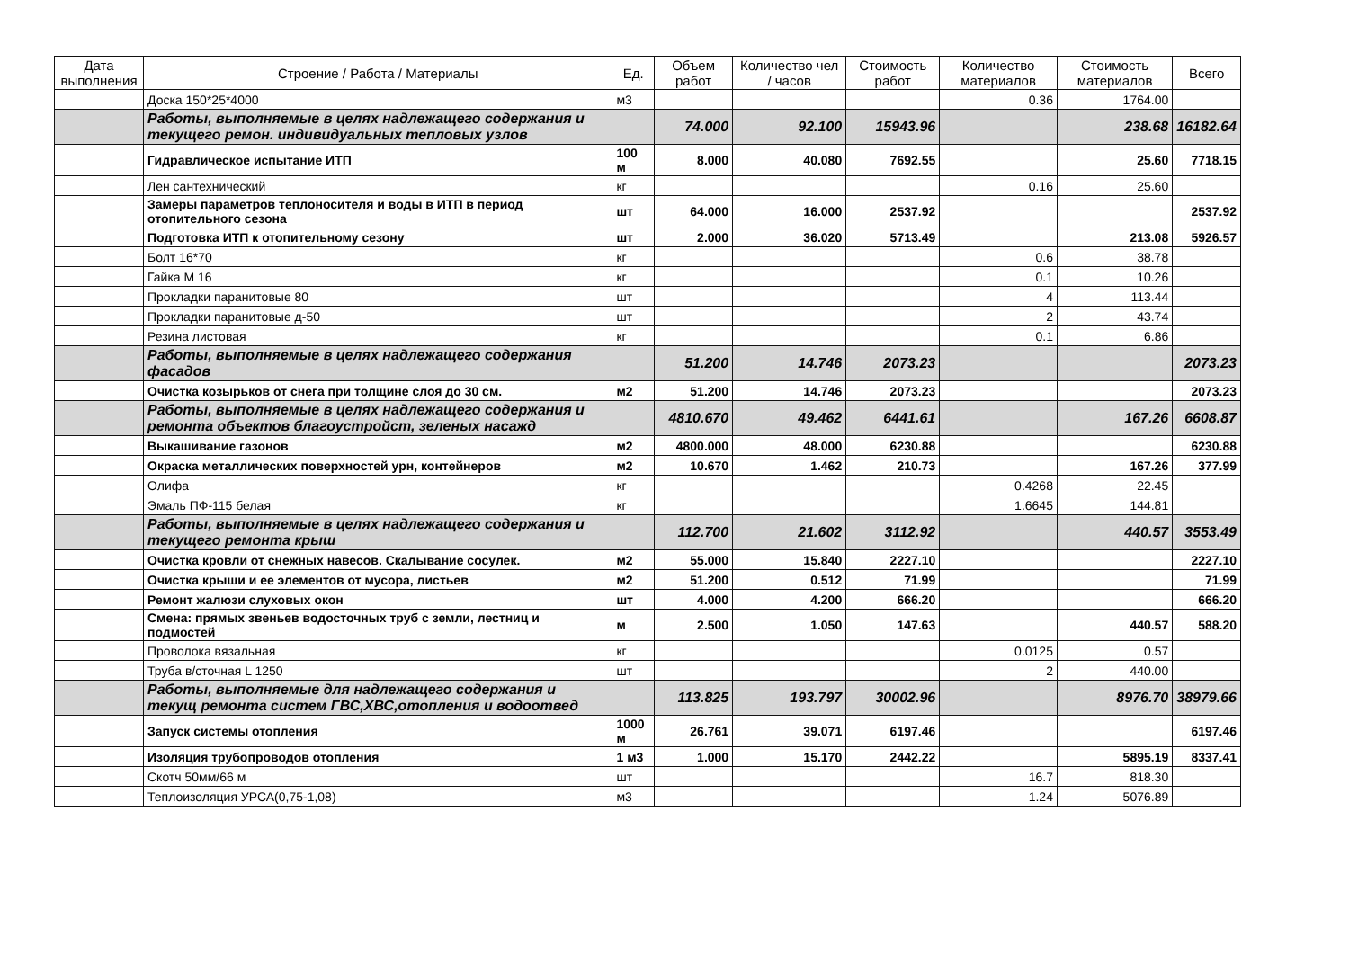| Дата выполнения | Строение / Работа / Материалы | Ед. | Объем работ | Количество чел / часов | Стоимость работ | Количество материалов | Стоимость материалов | Всего |
| --- | --- | --- | --- | --- | --- | --- | --- | --- |
| | Доска 150*25*4000 | м3 | | | | 0.36 | 1764.00 | |
| | Работы, выполняемые в целях надлежащего содержания и текущего ремон. индивидуальных тепловых узлов | | 74.000 | 92.100 | 15943.96 | | 238.68 | 16182.64 |
| | Гидравлическое испытание ИТП | 100 м | 8.000 | 40.080 | 7692.55 | | 25.60 | 7718.15 |
| | Лен сантехнический | кг | | | | 0.16 | 25.60 | |
| | Замеры параметров теплоносителя и воды в ИТП в период отопительного сезона | шт | 64.000 | 16.000 | 2537.92 | | | 2537.92 |
| | Подготовка ИТП к отопительному сезону | шт | 2.000 | 36.020 | 5713.49 | | 213.08 | 5926.57 |
| | Болт 16*70 | кг | | | | 0.6 | 38.78 | |
| | Гайка М 16 | кг | | | | 0.1 | 10.26 | |
| | Прокладки паранитовые 80 | шт | | | | 4 | 113.44 | |
| | Прокладки паранитовые д-50 | шт | | | | 2 | 43.74 | |
| | Резина листовая | кг | | | | 0.1 | 6.86 | |
| | Работы, выполняемые в целях надлежащего содержания фасадов | | 51.200 | 14.746 | 2073.23 | | | 2073.23 |
| | Очистка козырьков от снега при толщине слоя до 30 см. | м2 | 51.200 | 14.746 | 2073.23 | | | 2073.23 |
| | Работы, выполняемые в целях надлежащего содержания и ремонта объектов благоустройст, зеленых насажд | | 4810.670 | 49.462 | 6441.61 | | 167.26 | 6608.87 |
| | Выкашивание газонов | м2 | 4800.000 | 48.000 | 6230.88 | | | 6230.88 |
| | Окраска металлических поверхностей урн, контейнеров | м2 | 10.670 | 1.462 | 210.73 | | 167.26 | 377.99 |
| | Олифа | кг | | | | 0.4268 | 22.45 | |
| | Эмаль ПФ-115 белая | кг | | | | 1.6645 | 144.81 | |
| | Работы, выполняемые в целях надлежащего содержания и текущего ремонта крыш | | 112.700 | 21.602 | 3112.92 | | 440.57 | 3553.49 |
| | Очистка кровли от снежных навесов. Скалывание сосулек. | м2 | 55.000 | 15.840 | 2227.10 | | | 2227.10 |
| | Очистка крыши и ее элементов от мусора, листьев | м2 | 51.200 | 0.512 | 71.99 | | | 71.99 |
| | Ремонт жалюзи слуховых окон | шт | 4.000 | 4.200 | 666.20 | | | 666.20 |
| | Смена: прямых звеньев водосточных труб с земли, лестниц и подмостей | м | 2.500 | 1.050 | 147.63 | | 440.57 | 588.20 |
| | Проволока вязальная | кг | | | | 0.0125 | 0.57 | |
| | Труба в/сточная L 1250 | шт | | | | 2 | 440.00 | |
| | Работы, выполняемые для надлежащего содержания и текущ ремонта систем ГВС,ХВС,отопления и водоотвед | | 113.825 | 193.797 | 30002.96 | | 8976.70 | 38979.66 |
| | Запуск системы отопления | 1000 м | 26.761 | 39.071 | 6197.46 | | | 6197.46 |
| | Изоляция трубопроводов отопления | 1 м3 | 1.000 | 15.170 | 2442.22 | | 5895.19 | 8337.41 |
| | Скотч 50мм/66 м | шт | | | | 16.7 | 818.30 | |
| | Теплоизоляция УРСА(0,75-1,08) | м3 | | | | 1.24 | 5076.89 | |